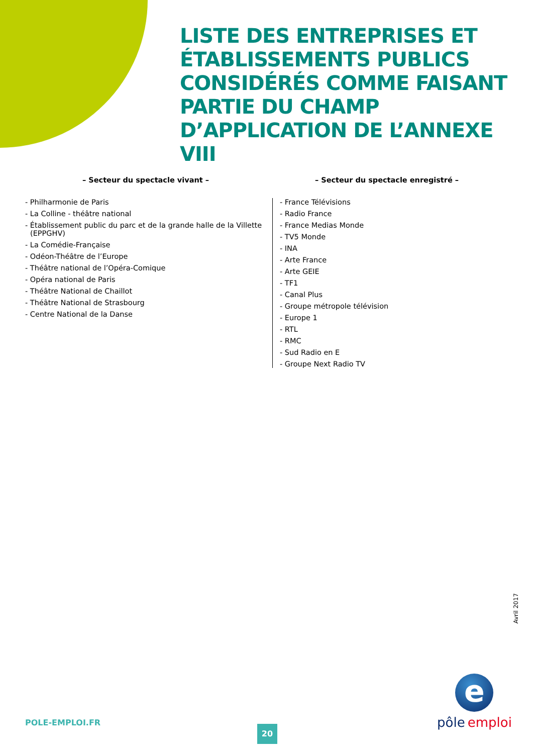LISTE DES ENTREPRISES ET ÉTABLISSEMENTS PUBLICS CONSIDÉRÉS COMME FAISANT PARTIE DU CHAMP D’APPLICATION DE L’ANNEXE VIII
– Secteur du spectacle vivant –
- Philharmonie de Paris
- La Colline - théâtre national
- Établissement public du parc et de la grande halle de la Villette (EPPGHV)
- La Comédie-Française
- Odéon-Théâtre de l’Europe
- Théâtre national de l’Opéra-Comique
- Opéra national de Paris
- Théâtre National de Chaillot
- Théâtre National de Strasbourg
- Centre National de la Danse
– Secteur du spectacle enregistré –
- France Télévisions
- Radio France
- France Medias Monde
- TV5 Monde
- INA
- Arte France
- Arte GEIE
- TF1
- Canal Plus
- Groupe métropole télévision
- Europe 1
- RTL
- RMC
- Sud Radio en E
- Groupe Next Radio TV
Avril 2017
POLE-EMPLOI.FR
20
e
pôle emploi